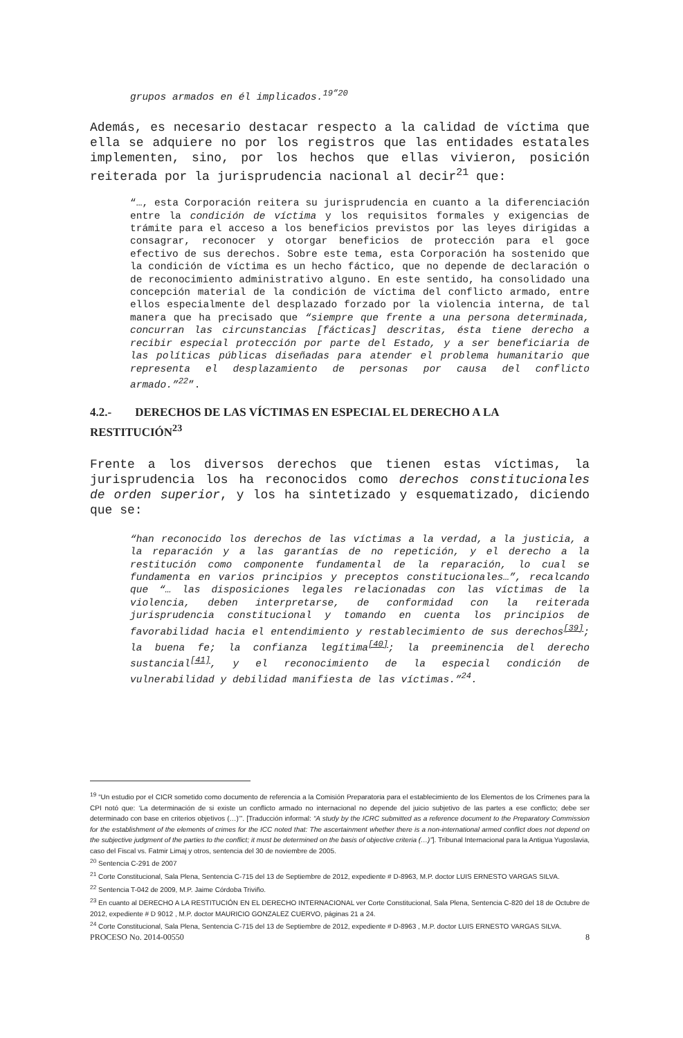grupos armados en él implicados.<sup>19”20</sup>
Además, es necesario destacar respecto a la calidad de víctima que ella se adquiere no por los registros que las entidades estatales implementen, sino, por los hechos que ellas vivieron, posición reiterada por la jurisprudencia nacional al decir<sup>21</sup> que:
“…, esta Corporación reitera su jurisprudencia en cuanto a la diferenciación entre la condición de víctima y los requisitos formales y exigencias de trámite para el acceso a los beneficios previstos por las leyes dirigidas a consagrar, reconocer y otorgar beneficios de protección para el goce efectivo de sus derechos. Sobre este tema, esta Corporación ha sostenido que la condición de víctima es un hecho fáctico, que no depende de declaración o de reconocimiento administrativo alguno. En este sentido, ha consolidado una concepción material de la condición de víctima del conflicto armado, entre ellos especialmente del desplazado forzado por la violencia interna, de tal manera que ha precisado que “siempre que frente a una persona determinada, concurran las circunstancias [fácticas] descritas, ésta tiene derecho a recibir especial protección por parte del Estado, y a ser beneficiaria de las políticas públicas diseñadas para atender el problema humanitario que representa el desplazamiento de personas por causa del conflicto armado.”<sup>22</sup>”.
4.2.- DERECHOS DE LAS VÍCTIMAS EN ESPECIAL EL DERECHO A LA RESTITUCIÓN<sup>23</sup>
Frente a los diversos derechos que tienen estas víctimas, la jurisprudencia los ha reconocidos como derechos constitucionales de orden superior, y los ha sintetizado y esquematizado, diciendo que se:
“han reconocido los derechos de las víctimas a la verdad, a la justicia, a la reparación y a las garantías de no repetición, y el derecho a la restitución como componente fundamental de la reparación, lo cual se fundamenta en varios principios y preceptos constitucionales…”, recalcando que “… las disposiciones legales relacionadas con las víctimas de la violencia, deben interpretarse, de conformidad con la reiterada jurisprudencia constitucional y tomando en cuenta los principios de favorabilidad hacia el entendimiento y restablecimiento de sus derechos<sup>[39]</sup>; la buena fe; la confianza legítima<sup>[40]</sup>; la preeminencia del derecho sustancial<sup>[41]</sup>, y el reconocimiento de la especial condición de vulnerabilidad y debilidad manifiesta de las víctimas.”<sup>24</sup>.
<sup>19</sup> “Un estudio por el CICR sometido como documento de referencia a la Comisión Preparatoria para el establecimiento de los Elementos de los Crímenes para la CPI notó que: ‘La determinación de si existe un conflicto armado no internacional no depende del juicio subjetivo de las partes a ese conflicto; debe ser determinado con base en criterios objetivos (…)’”. [Traducción informal: “A study by the ICRC submitted as a reference document to the Preparatory Commission for the establishment of the elements of crimes for the ICC noted that: The ascertainment whether there is a non-international armed conflict does not depend on the subjective judgment of the parties to the conflict; it must be determined on the basis of objective criteria (…)”]. Tribunal Internacional para la Antigua Yugoslavia, caso del Fiscal vs. Fatmir Limaj y otros, sentencia del 30 de noviembre de 2005.
<sup>20</sup> Sentencia C-291 de 2007
<sup>21</sup> Corte Constitucional, Sala Plena, Sentencia C-715 del 13 de Septiembre de 2012, expediente # D-8963, M.P. doctor LUIS ERNESTO VARGAS SILVA.
<sup>22</sup> Sentencia T-042 de 2009, M.P. Jaime Córdoba Triviño.
<sup>23</sup> En cuanto al DERECHO A LA RESTITUCIÓN EN EL DERECHO INTERNACIONAL ver Corte Constitucional, Sala Plena, Sentencia C-820 del 18 de Octubre de 2012, expediente # D 9012 , M.P. doctor MAURICIO GONZALEZ CUERVO, páginas 21 a 24.
<sup>24</sup> Corte Constitucional, Sala Plena, Sentencia C-715 del 13 de Septiembre de 2012, expediente # D-8963 , M.P. doctor LUIS ERNESTO VARGAS SILVA.
PROCESO No. 2014-00550 8